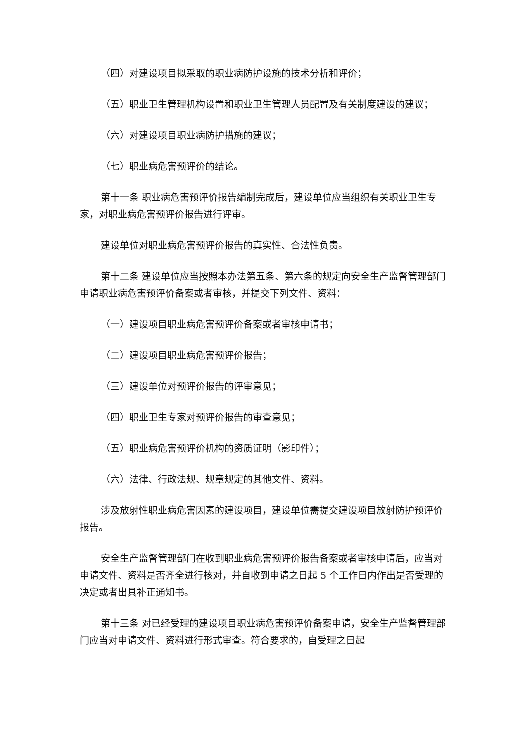（四）对建设项目拟采取的职业病防护设施的技术分析和评价；
（五）职业卫生管理机构设置和职业卫生管理人员配置及有关制度建设的建议；
（六）对建设项目职业病防护措施的建议；
（七）职业病危害预评价的结论。
第十一条 职业病危害预评价报告编制完成后，建设单位应当组织有关职业卫生专家，对职业病危害预评价报告进行评审。
建设单位对职业病危害预评价报告的真实性、合法性负责。
第十二条 建设单位应当按照本办法第五条、第六条的规定向安全生产监督管理部门申请职业病危害预评价备案或者审核，并提交下列文件、资料：
（一）建设项目职业病危害预评价备案或者审核申请书；
（二）建设项目职业病危害预评价报告；
（三）建设单位对预评价报告的评审意见；
（四）职业卫生专家对预评价报告的审查意见；
（五）职业病危害预评价机构的资质证明（影印件）；
（六）法律、行政法规、规章规定的其他文件、资料。
涉及放射性职业病危害因素的建设项目，建设单位需提交建设项目放射防护预评价报告。
安全生产监督管理部门在收到职业病危害预评价报告备案或者审核申请后，应当对申请文件、资料是否齐全进行核对，并自收到申请之日起 5 个工作日内作出是否受理的决定或者出具补正通知书。
第十三条 对已经受理的建设项目职业病危害预评价备案申请，安全生产监督管理部门应当对申请文件、资料进行形式审查。符合要求的，自受理之日起